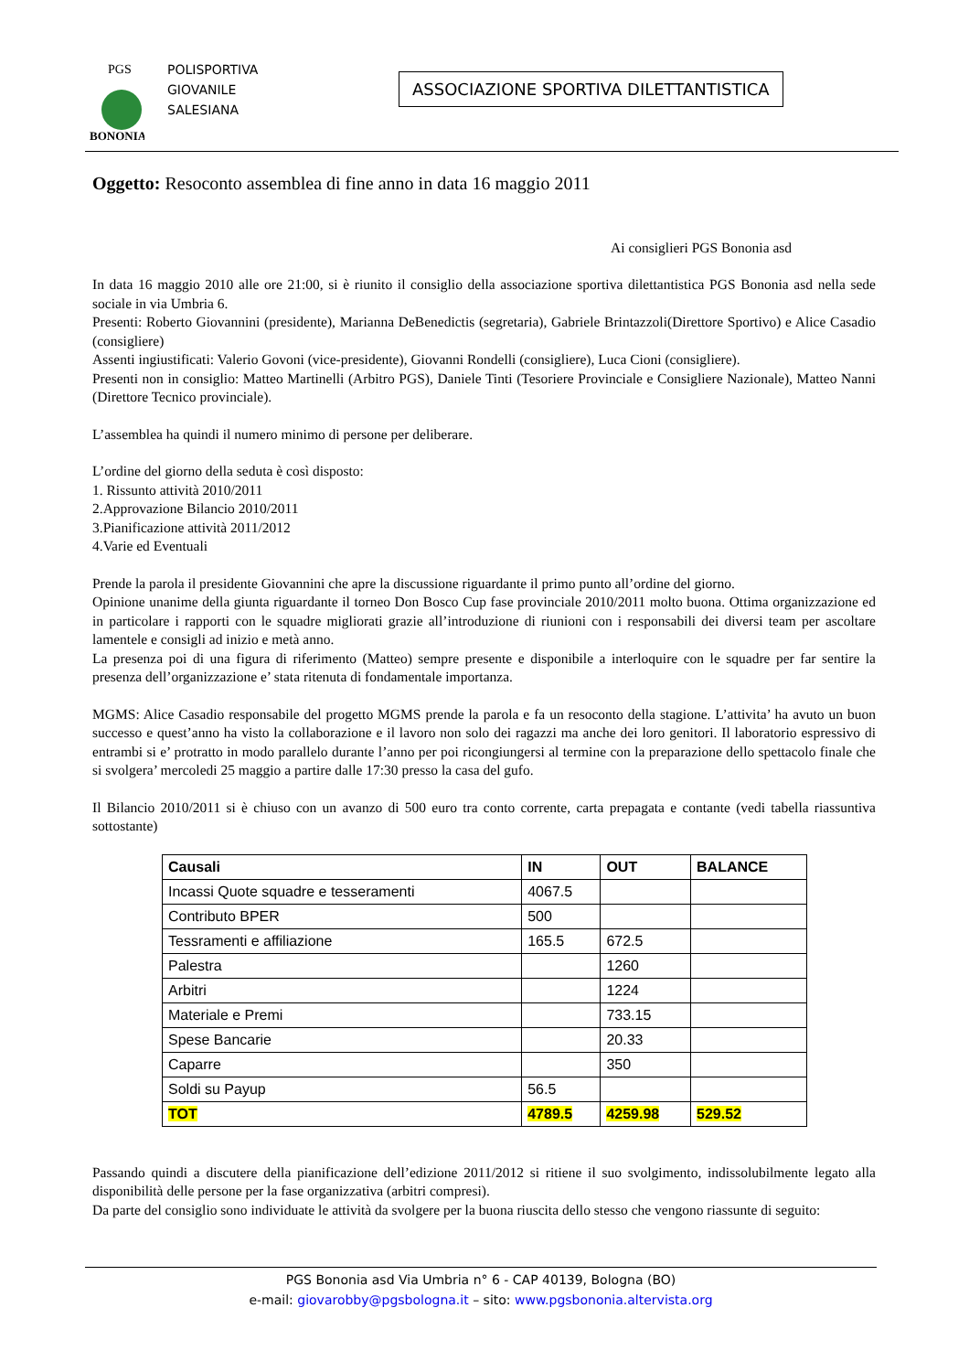PGS
BONONIA
POLISPORTIVA
GIOVANILE
SALESIANA
ASSOCIAZIONE SPORTIVA DILETTANTISTICA
Oggetto: Resoconto assemblea di fine anno in data 16 maggio 2011
Ai consiglieri PGS Bononia asd
In data 16 maggio 2010 alle ore 21:00, si è riunito il consiglio della associazione sportiva dilettantistica PGS Bononia asd nella sede sociale in via Umbria 6.
Presenti: Roberto Giovannini (presidente), Marianna DeBenedictis (segretaria), Gabriele Brintazzoli(Direttore Sportivo) e Alice Casadio (consigliere)
Assenti ingiustificati: Valerio Govoni (vice-presidente), Giovanni Rondelli (consigliere), Luca Cioni (consigliere).
Presenti non in consiglio: Matteo Martinelli (Arbitro PGS), Daniele Tinti (Tesoriere Provinciale e Consigliere Nazionale), Matteo Nanni (Direttore Tecnico provinciale).
L’assemblea ha quindi il numero minimo di persone per deliberare.
L’ordine del giorno della seduta è così disposto:
1. Rissunto attività 2010/2011
2.Approvazione Bilancio 2010/2011
3.Pianificazione attività 2011/2012
4.Varie ed Eventuali
Prende la parola il presidente Giovannini che apre la discussione riguardante il primo punto all’ordine del giorno.
Opinione unanime della giunta riguardante il torneo Don Bosco Cup fase provinciale 2010/2011 molto buona. Ottima organizzazione ed in particolare i rapporti con le squadre migliorati grazie all’introduzione di riunioni con i responsabili dei diversi team per ascoltare lamentele e consigli ad inizio e metà anno.
La presenza poi di una figura di riferimento (Matteo) sempre presente e disponibile a interloquire con le squadre per far sentire la presenza dell’organizzazione e’ stata ritenuta di fondamentale importanza.
MGMS: Alice Casadio responsabile del progetto MGMS prende la parola e fa un resoconto della stagione. L’attivita’ ha avuto un buon successo e quest’anno ha visto la collaborazione e il lavoro non solo dei ragazzi ma anche dei loro genitori. Il laboratorio espressivo di entrambi si e’ protratto in modo parallelo durante l’anno per poi ricongiungersi al termine con la preparazione dello spettacolo finale che si svolgera’ mercoledi 25 maggio a partire dalle 17:30 presso la casa del gufo.
Il Bilancio 2010/2011 si è chiuso con un avanzo di 500 euro tra conto corrente, carta prepagata e contante (vedi tabella riassuntiva sottostante)
| Causali | IN | OUT | BALANCE |
| --- | --- | --- | --- |
| Incassi Quote squadre e tesseramenti | 4067.5 | | |
| Contributo BPER | 500 | | |
| Tessramenti e affiliazione | 165.5 | 672.5 | |
| Palestra | | 1260 | |
| Arbitri | | 1224 | |
| Materiale e Premi | | 733.15 | |
| Spese Bancarie | | 20.33 | |
| Caparre | | 350 | |
| Soldi su Payup | 56.5 | | |
| TOT | 4789.5 | 4259.98 | 529.52 |
Passando quindi a discutere della pianificazione dell’edizione 2011/2012 si ritiene il suo svolgimento, indissolubilmente legato alla disponibilità delle persone per la fase organizzativa (arbitri compresi).
Da parte del consiglio sono individuate le attività da svolgere per la buona riuscita dello stesso che vengono riassunte di seguito:
PGS Bononia asd Via Umbria n° 6 - CAP 40139, Bologna (BO)
e-mail: giovarobby@pgsbologna.it – sito: www.pgsbononia.altervista.org